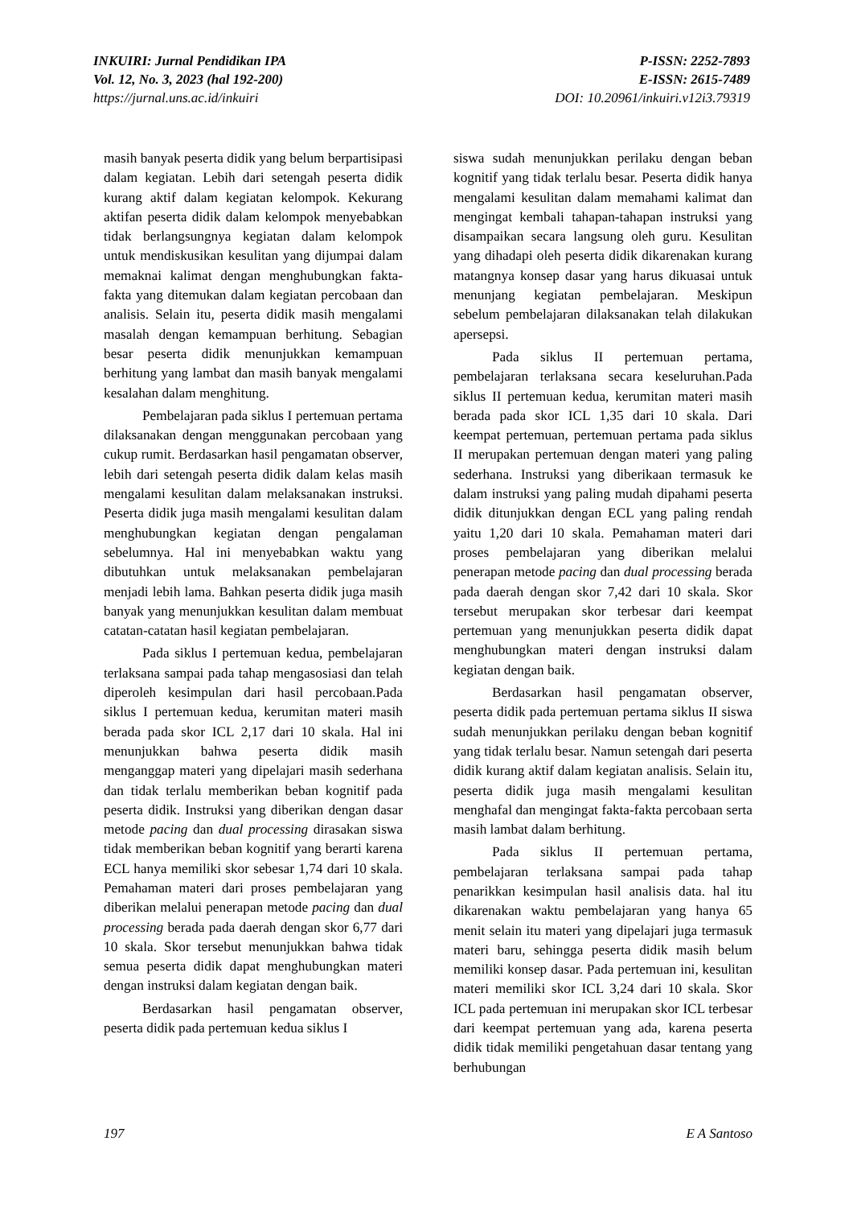INKUIRI: Jurnal Pendidikan IPA
Vol. 12, No. 3, 2023 (hal 192-200)
https://jurnal.uns.ac.id/inkuiri
P-ISSN: 2252-7893
E-ISSN: 2615-7489
DOI: 10.20961/inkuiri.v12i3.79319
masih banyak peserta didik yang belum berpartisipasi dalam kegiatan. Lebih dari setengah peserta didik kurang aktif dalam kegiatan kelompok. Kekurang aktifan peserta didik dalam kelompok menyebabkan tidak berlangsungnya kegiatan dalam kelompok untuk mendiskusikan kesulitan yang dijumpai dalam memaknai kalimat dengan menghubungkan fakta-fakta yang ditemukan dalam kegiatan percobaan dan analisis. Selain itu, peserta didik masih mengalami masalah dengan kemampuan berhitung. Sebagian besar peserta didik menunjukkan kemampuan berhitung yang lambat dan masih banyak mengalami kesalahan dalam menghitung.
Pembelajaran pada siklus I pertemuan pertama dilaksanakan dengan menggunakan percobaan yang cukup rumit. Berdasarkan hasil pengamatan observer, lebih dari setengah peserta didik dalam kelas masih mengalami kesulitan dalam melaksanakan instruksi. Peserta didik juga masih mengalami kesulitan dalam menghubungkan kegiatan dengan pengalaman sebelumnya. Hal ini menyebabkan waktu yang dibutuhkan untuk melaksanakan pembelajaran menjadi lebih lama. Bahkan peserta didik juga masih banyak yang menunjukkan kesulitan dalam membuat catatan-catatan hasil kegiatan pembelajaran.
Pada siklus I pertemuan kedua, pembelajaran terlaksana sampai pada tahap mengasosiasi dan telah diperoleh kesimpulan dari hasil percobaan.Pada siklus I pertemuan kedua, kerumitan materi masih berada pada skor ICL 2,17 dari 10 skala. Hal ini menunjukkan bahwa peserta didik masih menganggap materi yang dipelajari masih sederhana dan tidak terlalu memberikan beban kognitif pada peserta didik. Instruksi yang diberikan dengan dasar metode pacing dan dual processing dirasakan siswa tidak memberikan beban kognitif yang berarti karena ECL hanya memiliki skor sebesar 1,74 dari 10 skala. Pemahaman materi dari proses pembelajaran yang diberikan melalui penerapan metode pacing dan dual processing berada pada daerah dengan skor 6,77 dari 10 skala. Skor tersebut menunjukkan bahwa tidak semua peserta didik dapat menghubungkan materi dengan instruksi dalam kegiatan dengan baik.
Berdasarkan hasil pengamatan observer, peserta didik pada pertemuan kedua siklus I
siswa sudah menunjukkan perilaku dengan beban kognitif yang tidak terlalu besar. Peserta didik hanya mengalami kesulitan dalam memahami kalimat dan mengingat kembali tahapan-tahapan instruksi yang disampaikan secara langsung oleh guru. Kesulitan yang dihadapi oleh peserta didik dikarenakan kurang matangnya konsep dasar yang harus dikuasai untuk menunjang kegiatan pembelajaran. Meskipun sebelum pembelajaran dilaksanakan telah dilakukan apersepsi.
Pada siklus II pertemuan pertama, pembelajaran terlaksana secara keseluruhan.Pada siklus II pertemuan kedua, kerumitan materi masih berada pada skor ICL 1,35 dari 10 skala. Dari keempat pertemuan, pertemuan pertama pada siklus II merupakan pertemuan dengan materi yang paling sederhana. Instruksi yang diberikaan termasuk ke dalam instruksi yang paling mudah dipahami peserta didik ditunjukkan dengan ECL yang paling rendah yaitu 1,20 dari 10 skala. Pemahaman materi dari proses pembelajaran yang diberikan melalui penerapan metode pacing dan dual processing berada pada daerah dengan skor 7,42 dari 10 skala. Skor tersebut merupakan skor terbesar dari keempat pertemuan yang menunjukkan peserta didik dapat menghubungkan materi dengan instruksi dalam kegiatan dengan baik.
Berdasarkan hasil pengamatan observer, peserta didik pada pertemuan pertama siklus II siswa sudah menunjukkan perilaku dengan beban kognitif yang tidak terlalu besar. Namun setengah dari peserta didik kurang aktif dalam kegiatan analisis. Selain itu, peserta didik juga masih mengalami kesulitan menghafal dan mengingat fakta-fakta percobaan serta masih lambat dalam berhitung.
Pada siklus II pertemuan pertama, pembelajaran terlaksana sampai pada tahap penarikkan kesimpulan hasil analisis data. hal itu dikarenakan waktu pembelajaran yang hanya 65 menit selain itu materi yang dipelajari juga termasuk materi baru, sehingga peserta didik masih belum memiliki konsep dasar. Pada pertemuan ini, kesulitan materi memiliki skor ICL 3,24 dari 10 skala. Skor ICL pada pertemuan ini merupakan skor ICL terbesar dari keempat pertemuan yang ada, karena peserta didik tidak memiliki pengetahuan dasar tentang yang berhubungan
197 E A Santoso